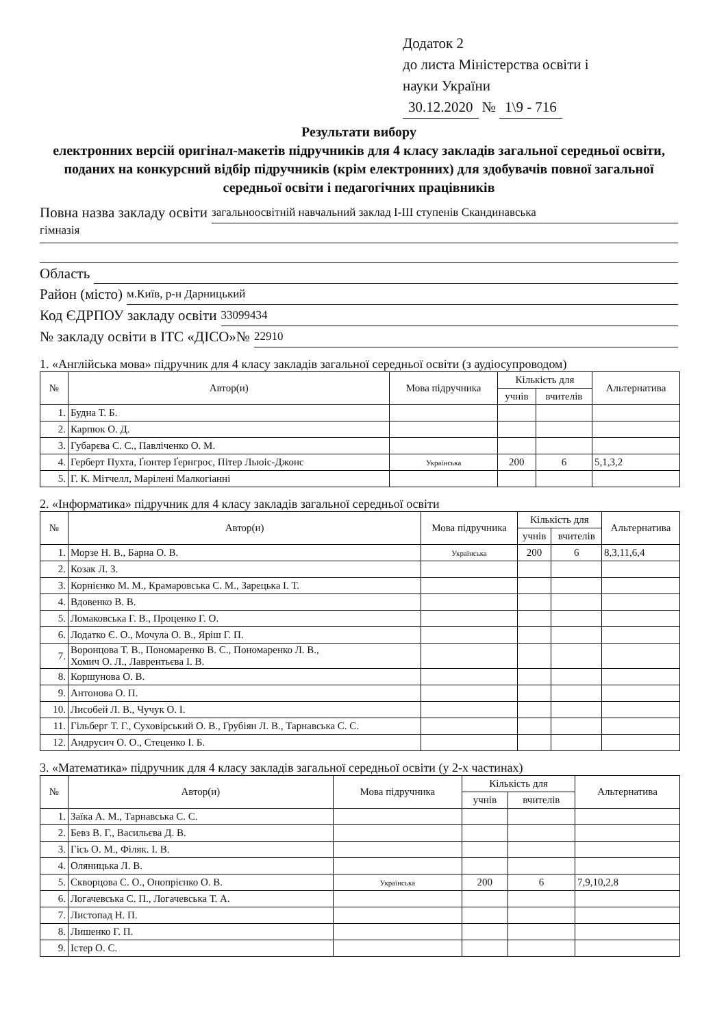Додаток 2
до листа Міністерства освіти і
науки України
30.12.2020 № 1\9 - 716
Результати вибору
електронних версій оригінал-макетів підручників для 4 класу закладів загальної середньої освіти, поданих на конкурсний відбір підручників (крім електронних) для здобувачів повної загальної середньої освіти і педагогічних працівників
Повна назва закладу освіти загальноосвітній навчальний заклад І-ІІІ ступенів Скандинавська
гімназія
Область
Район (місто) м.Київ, р-н Дарницький
Код ЄДРПОУ закладу освіти 33099434
№ закладу освіти в ІТС «ДІСО»№ 22910
1. «Англійська мова» підручник для 4 класу закладів загальної середньої освіти (з аудіосупроводом)
| № | Автор(и) | Мова підручника | Кількість для | | Альтернатива |
| --- | --- | --- | --- | --- | --- |
| | | | учнів | вчителів | |
| 1. | Будна Т. Б. | | | | |
| 2. | Карпюк О. Д. | | | | |
| 3. | Губарєва С. С., Павліченко О. М. | | | | |
| 4. | Герберт Пухта, Ґюнтер Ґернгрос, Пітер Льюіс-Джонс | Українська | 200 | 6 | 5,1,3,2 |
| 5. | Г. К. Мітчелл, Марілені Малкогіанні | | | | |
2. «Інформатика» підручник для 4 класу закладів загальної середньої освіти
| № | Автор(и) | Мова підручника | Кількість для | | Альтернатива |
| --- | --- | --- | --- | --- | --- |
| | | | учнів | вчителів | |
| 1. | Морзе Н. В., Барна О. В. | Українська | 200 | 6 | 8,3,11,6,4 |
| 2. | Козак Л. З. | | | | |
| 3. | Корнієнко М. М., Крамаровська С. М., Зарецька І. Т. | | | | |
| 4. | Вдовенко В. В. | | | | |
| 5. | Ломаковська Г. В., Проценко Г. О. | | | | |
| 6. | Лодатко Є. О., Мочула О. В., Яріш Г. П. | | | | |
| 7. | Воронцова Т. В., Пономаренко В. С., Пономаренко Л. В., Хомич О. Л., Лаврентьєва І. В. | | | | |
| 8. | Коршунова О. В. | | | | |
| 9. | Антонова О. П. | | | | |
| 10. | Лисобей Л. В., Чучук О. І. | | | | |
| 11. | Гільберг Т. Г., Суховірський О. В., Грубіян Л. В., Тарнавська С. С. | | | | |
| 12. | Андрусич О. О., Стеценко І. Б. | | | | |
3. «Математика» підручник для 4 класу закладів загальної середньої освіти (у 2-х частинах)
| № | Автор(и) | Мова підручника | Кількість для | | Альтернатива |
| --- | --- | --- | --- | --- | --- |
| | | | учнів | вчителів | |
| 1. | Заїка А. М., Тарнавська С. С. | | | | |
| 2. | Бевз В. Г., Васильєва Д. В. | | | | |
| 3. | Гісь О. М., Філяк. І. В. | | | | |
| 4. | Оляницька Л. В. | | | | |
| 5. | Скворцова С. О., Онопрієнко О. В. | Українська | 200 | 6 | 7,9,10,2,8 |
| 6. | Логачевська С. П., Логачевська Т. А. | | | | |
| 7. | Листопад Н. П. | | | | |
| 8. | Лишенко Г. П. | | | | |
| 9. | Істер О. С. | | | | |